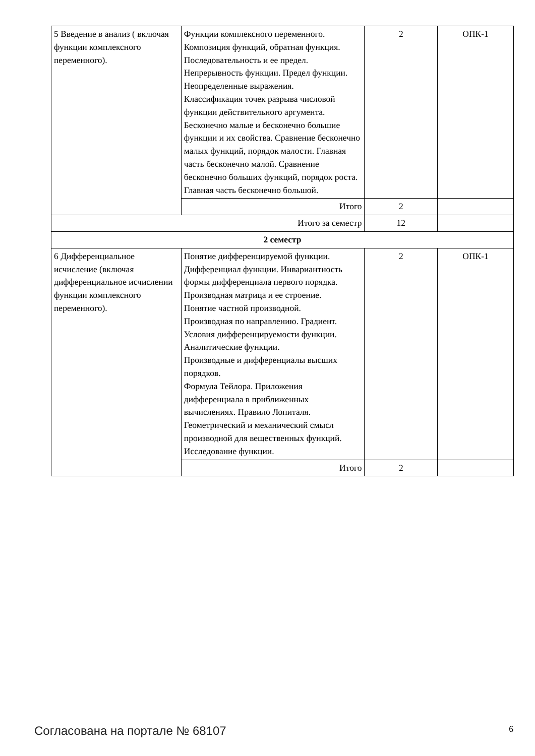| 5 Введение в анализ ( включая функции комплексного переменного). | Функции комплексного переменного. Композиция функций, обратная функция. Последовательность и ее предел. Непрерывность функции. Предел функции. Неопределенные выражения. Классификация точек разрыва числовой функции действительного аргумента. Бесконечно малые и бесконечно большие функции и их свойства. Сравнение бесконечно малых функций, порядок малости. Главная часть бесконечно малой. Сравнение бесконечно больших функций, порядок роста. Главная часть бесконечно большой. | 2 | ОПК-1 |
| | Итого | 2 | |
| Итого за семестр | | 12 | |
| 2 семестр | | | |
| 6 Дифференциальное исчисление (включая дифференциальное исчислении функции комплексного переменного). | Понятие дифференцируемой функции. Дифференциал функции. Инвариантность формы дифференциала первого порядка. Производная матрица и ее строение. Понятие частной производной. Производная по направлению. Градиент. Условия дифференцируемости функции. Аналитические функции. Производные и дифференциалы высших порядков. Формула Тейлора. Приложения дифференциала в приближенных вычислениях. Правило Лопиталя. Геометрический и механический смысл производной для вещественных функций. Исследование функции. | 2 | ОПК-1 |
| | Итого | 2 | |
Согласована на портале № 68107 6